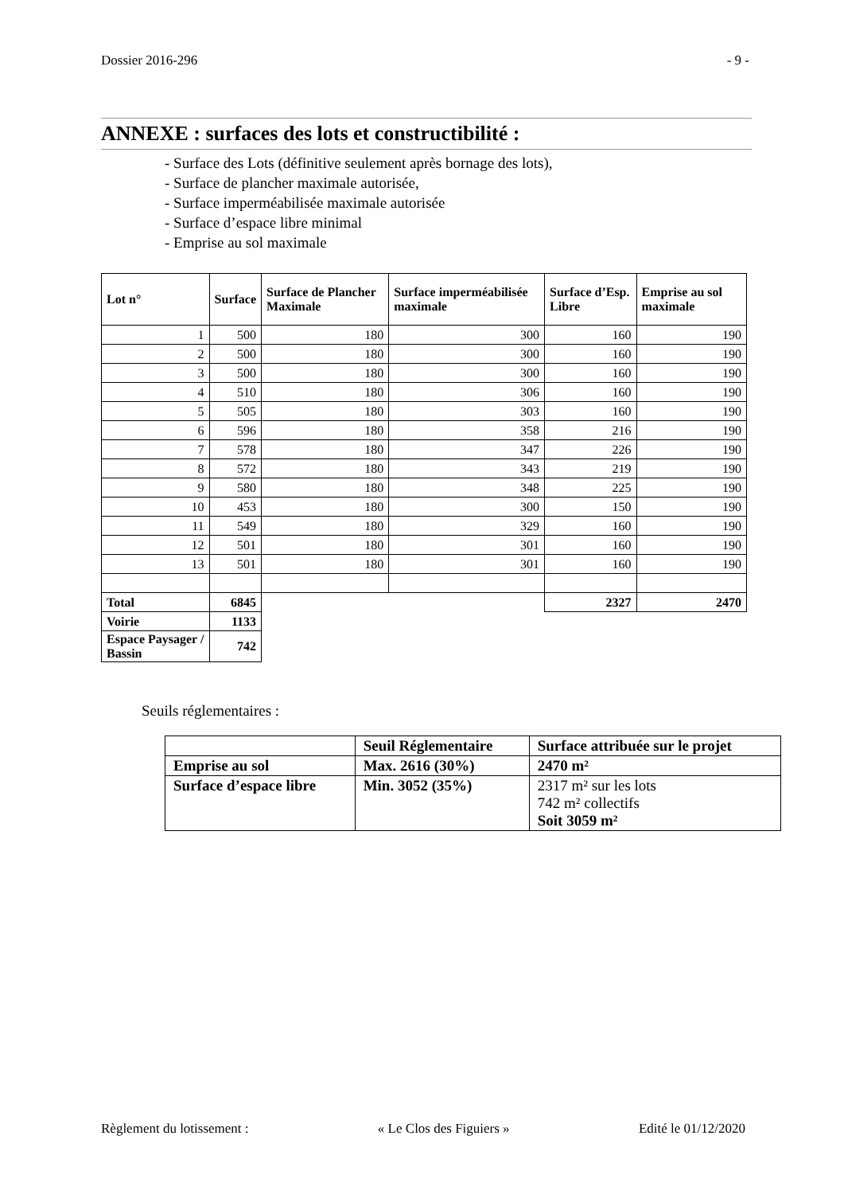Dossier 2016-296 - 9 -
ANNEXE : surfaces des lots et constructibilité :
- Surface des Lots (définitive seulement après bornage des lots),
- Surface de plancher maximale autorisée,
- Surface imperméabilisée maximale autorisée
- Surface d’espace libre minimal
- Emprise au sol maximale
| Lot n° | Surface | Surface de Plancher Maximale | Surface imperméabilisée maximale | Surface d’Esp. Libre | Emprise au sol maximale |
| --- | --- | --- | --- | --- | --- |
| 1 | 500 | 180 | 300 | 160 | 190 |
| 2 | 500 | 180 | 300 | 160 | 190 |
| 3 | 500 | 180 | 300 | 160 | 190 |
| 4 | 510 | 180 | 306 | 160 | 190 |
| 5 | 505 | 180 | 303 | 160 | 190 |
| 6 | 596 | 180 | 358 | 216 | 190 |
| 7 | 578 | 180 | 347 | 226 | 190 |
| 8 | 572 | 180 | 343 | 219 | 190 |
| 9 | 580 | 180 | 348 | 225 | 190 |
| 10 | 453 | 180 | 300 | 150 | 190 |
| 11 | 549 | 180 | 329 | 160 | 190 |
| 12 | 501 | 180 | 301 | 160 | 190 |
| 13 | 501 | 180 | 301 | 160 | 190 |
| Total | 6845 | | | 2327 | 2470 |
| Voirie | 1133 | | | | |
| Espace Paysager / Bassin | 742 | | | | |
Seuils réglementaires :
| | Seuil Réglementaire | Surface attribuée sur le projet |
| Emprise au sol | Max. 2616 (30%) | 2470 m² |
| Surface d’espace libre | Min. 3052 (35%) | 2317 m² sur les lots 742 m² collectifs Soit 3059 m² |
Règlement du lotissement : « Le Clos des Figuiers » Edité le 01/12/2020